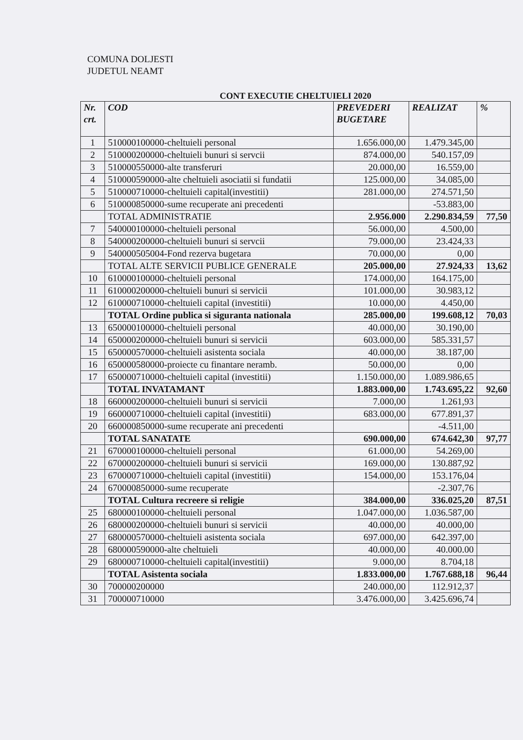COMUNA DOLJESTI
JUDETUL NEAMT
CONT EXECUTIE CHELTUIELI 2020
| Nr. crt. | COD | PREVEDERI BUGETARE | REALIZAT | % |
| --- | --- | --- | --- | --- |
| 1 | 510000100000-cheltuieli personal | 1.656.000,00 | 1.479.345,00 | |
| 2 | 510000200000-cheltuieli bunuri si servcii | 874.000,00 | 540.157,09 | |
| 3 | 510000550000-alte transferuri | 20.000,00 | 16.559,00 | |
| 4 | 510000590000-alte cheltuieli asociatii si fundatii | 125.000,00 | 34.085,00 | |
| 5 | 510000710000-cheltuieli capital(investitii) | 281.000,00 | 274.571,50 | |
| 6 | 510000850000-sume recuperate ani precedenti | | -53.883,00 | |
| | TOTAL ADMINISTRATIE | 2.956.000 | 2.290.834,59 | 77,50 |
| 7 | 540000100000-cheltuieli personal | 56.000,00 | 4.500,00 | |
| 8 | 540000200000-cheltuieli bunuri si servcii | 79.000,00 | 23.424,33 | |
| 9 | 540000505004-Fond rezerva bugetara | 70.000,00 | 0,00 | |
| | TOTAL ALTE SERVICII PUBLICE GENERALE | 205.000,00 | 27.924,33 | 13,62 |
| 10 | 610000100000-cheltuieli personal | 174.000,00 | 164.175,00 | |
| 11 | 610000200000-cheltuieli bunuri si servicii | 101.000,00 | 30.983,12 | |
| 12 | 610000710000-cheltuieli capital (investitii) | 10.000,00 | 4.450,00 | |
| | TOTAL Ordine publica si siguranta nationala | 285.000,00 | 199.608,12 | 70,03 |
| 13 | 650000100000-cheltuieli personal | 40.000,00 | 30.190,00 | |
| 14 | 650000200000-cheltuieli bunuri si servicii | 603.000,00 | 585.331,57 | |
| 15 | 650000570000-cheltuieli asistenta sociala | 40.000,00 | 38.187,00 | |
| 16 | 650000580000-proiecte cu finantare neramb. | 50.000,00 | 0,00 | |
| 17 | 650000710000-cheltuieli capital (investitii) | 1.150.000,00 | 1.089.986,65 | |
| | TOTAL INVATAMANT | 1.883.000,00 | 1.743.695,22 | 92,60 |
| 18 | 660000200000-cheltuieli bunuri si servicii | 7.000,00 | 1.261,93 | |
| 19 | 660000710000-cheltuieli capital (investitii) | 683.000,00 | 677.891,37 | |
| 20 | 660000850000-sume recuperate ani precedenti | | -4.511,00 | |
| | TOTAL SANATATE | 690.000,00 | 674.642,30 | 97,77 |
| 21 | 670000100000-cheltuieli personal | 61.000,00 | 54.269,00 | |
| 22 | 670000200000-cheltuieli bunuri si servicii | 169.000,00 | 130.887,92 | |
| 23 | 670000710000-cheltuieli capital (investitii) | 154.000,00 | 153.176,04 | |
| 24 | 670000850000-sume recuperate | | -2.307,76 | |
| | TOTAL Cultura recreere si religie | 384.000,00 | 336.025,20 | 87,51 |
| 25 | 680000100000-cheltuieli personal | 1.047.000,00 | 1.036.587,00 | |
| 26 | 680000200000-cheltuieli bunuri si servicii | 40.000,00 | 40.000,00 | |
| 27 | 680000570000-cheltuieli asistenta sociala | 697.000,00 | 642.397,00 | |
| 28 | 680000590000-alte cheltuieli | 40.000,00 | 40.000.00 | |
| 29 | 680000710000-cheltuieli capital(investitii) | 9.000,00 | 8.704,18 | |
| | TOTAL Asistenta sociala | 1.833.000,00 | 1.767.688,18 | 96,44 |
| 30 | 700000200000 | 240.000,00 | 112.912,37 | |
| 31 | 700000710000 | 3.476.000,00 | 3.425.696,74 | |